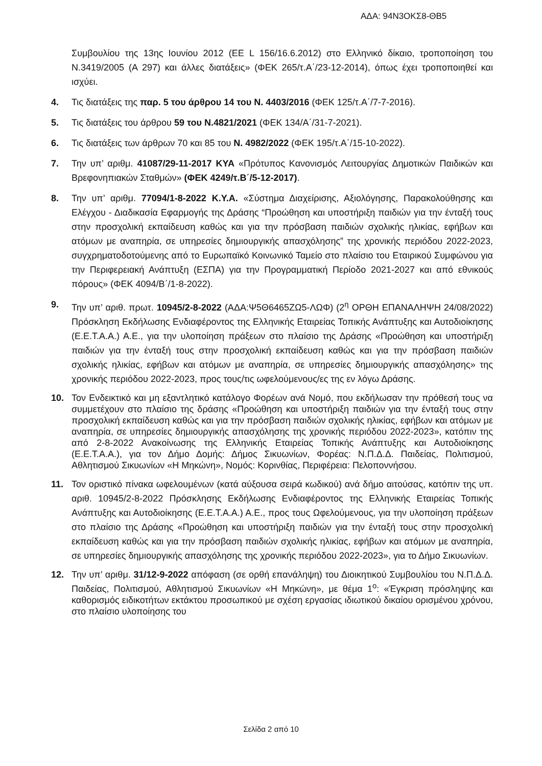ΑΔΑ: 94Ν3ΟΚΣ8-ΘΒ5
Συμβουλίου της 13ης Ιουνίου 2012 (ΕΕ L 156/16.6.2012) στο Ελληνικό δίκαιο, τροποποίηση του Ν.3419/2005 (Α 297) και άλλες διατάξεις» (ΦΕΚ 265/τ.Α΄/23-12-2014), όπως έχει τροποποιηθεί και ισχύει.
4. Τις διατάξεις της παρ. 5 του άρθρου 14 του Ν. 4403/2016 (ΦΕΚ 125/τ.Α΄/7-7-2016).
5. Τις διατάξεις του άρθρου 59 του Ν.4821/2021 (ΦΕΚ 134/Α΄/31-7-2021).
6. Τις διατάξεις των άρθρων 70 και 85 του Ν. 4982/2022 (ΦΕΚ 195/τ.Α΄/15-10-2022).
7. Την υπ’ αριθμ. 41087/29-11-2017 ΚΥΑ «Πρότυπος Κανονισμός Λειτουργίας Δημοτικών Παιδικών και Βρεφονηπιακών Σταθμών» (ΦΕΚ 4249/τ.Β΄/5-12-2017).
8. Την υπ’ αριθμ. 77094/1-8-2022 Κ.Υ.Α. «Σύστημα Διαχείρισης, Αξιολόγησης, Παρακολούθησης και Ελέγχου - Διαδικασία Εφαρμογής της Δράσης “Προώθηση και υποστήριξη παιδιών για την ένταξή τους στην προσχολική εκπαίδευση καθώς και για την πρόσβαση παιδιών σχολικής ηλικίας, εφήβων και ατόμων με αναπηρία, σε υπηρεσίες δημιουργικής απασχόλησης” της χρονικής περιόδου 2022-2023, συγχρηματοδοτούμενης από το Ευρωπαϊκό Κοινωνικό Ταμείο στο πλαίσιο του Εταιρικού Συμφώνου για την Περιφερειακή Ανάπτυξη (ΕΣΠΑ) για την Προγραμματική Περίοδο 2021-2027 και από εθνικούς πόρους» (ΦΕΚ 4094/Β΄/1-8-2022).
9. Την υπ’ αριθ. πρωτ. 10945/2-8-2022 (ΑΔΑ:Ψ5Θ6465ΖΩ5-ΛΩΦ) (2<sup>η</sup> ΟΡΘΗ ΕΠΑΝΑΛΗΨΗ 24/08/2022) Πρόσκληση Εκδήλωσης Ενδιαφέροντος της Ελληνικής Εταιρείας Τοπικής Ανάπτυξης και Αυτοδιοίκησης (Ε.Ε.Τ.Α.Α.) Α.Ε., για την υλοποίηση πράξεων στο πλαίσιο της Δράσης «Προώθηση και υποστήριξη παιδιών για την ένταξή τους στην προσχολική εκπαίδευση καθώς και για την πρόσβαση παιδιών σχολικής ηλικίας, εφήβων και ατόμων με αναπηρία, σε υπηρεσίες δημιουργικής απασχόλησης» της χρονικής περιόδου 2022-2023, προς τους/τις ωφελούμενους/ες της εν λόγω Δράσης.
10. Τον Ενδεικτικό και μη εξαντλητικό κατάλογο Φορέων ανά Νομό, που εκδήλωσαν την πρόθεσή τους να συμμετέχουν στο πλαίσιο της δράσης «Προώθηση και υποστήριξη παιδιών για την ένταξή τους στην προσχολική εκπαίδευση καθώς και για την πρόσβαση παιδιών σχολικής ηλικίας, εφήβων και ατόμων με αναπηρία, σε υπηρεσίες δημιουργικής απασχόλησης της χρονικής περιόδου 2022-2023», κατόπιν της από 2-8-2022 Ανακοίνωσης της Ελληνικής Εταιρείας Τοπικής Ανάπτυξης και Αυτοδιοίκησης (Ε.Ε.Τ.Α.Α.), για τον Δήμο Δομής: Δήμος Σικυωνίων, Φορέας: Ν.Π.Δ.Δ. Παιδείας, Πολιτισμού, Αθλητισμού Σικυωνίων «Η Μηκώνη», Νομός: Κορινθίας, Περιφέρεια: Πελοποννήσου.
11. Τον οριστικό πίνακα ωφελουμένων (κατά αύξουσα σειρά κωδικού) ανά δήμο αιτούσας, κατόπιν της υπ. αριθ. 10945/2-8-2022 Πρόσκλησης Εκδήλωσης Ενδιαφέροντος της Ελληνικής Εταιρείας Τοπικής Ανάπτυξης και Αυτοδιοίκησης (Ε.Ε.Τ.Α.Α.) Α.Ε., προς τους Ωφελούμενους, για την υλοποίηση πράξεων στο πλαίσιο της Δράσης «Προώθηση και υποστήριξη παιδιών για την ένταξή τους στην προσχολική εκπαίδευση καθώς και για την πρόσβαση παιδιών σχολικής ηλικίας, εφήβων και ατόμων με αναπηρία, σε υπηρεσίες δημιουργικής απασχόλησης της χρονικής περιόδου 2022-2023», για το Δήμο Σικυωνίων.
12. Την υπ’ αριθμ. 31/12-9-2022 απόφαση (σε ορθή επανάληψη) του Διοικητικού Συμβουλίου του Ν.Π.Δ.Δ. Παιδείας, Πολιτισμού, Αθλητισμού Σικυωνίων «Η Μηκώνη», με θέμα 1<sup>ο</sup>: «Έγκριση πρόσληψης και καθορισμός ειδικοτήτων εκτάκτου προσωπικού με σχέση εργασίας ιδιωτικού δικαίου ορισμένου χρόνου, στο πλαίσιο υλοποίησης του
Σελίδα 2 από 10